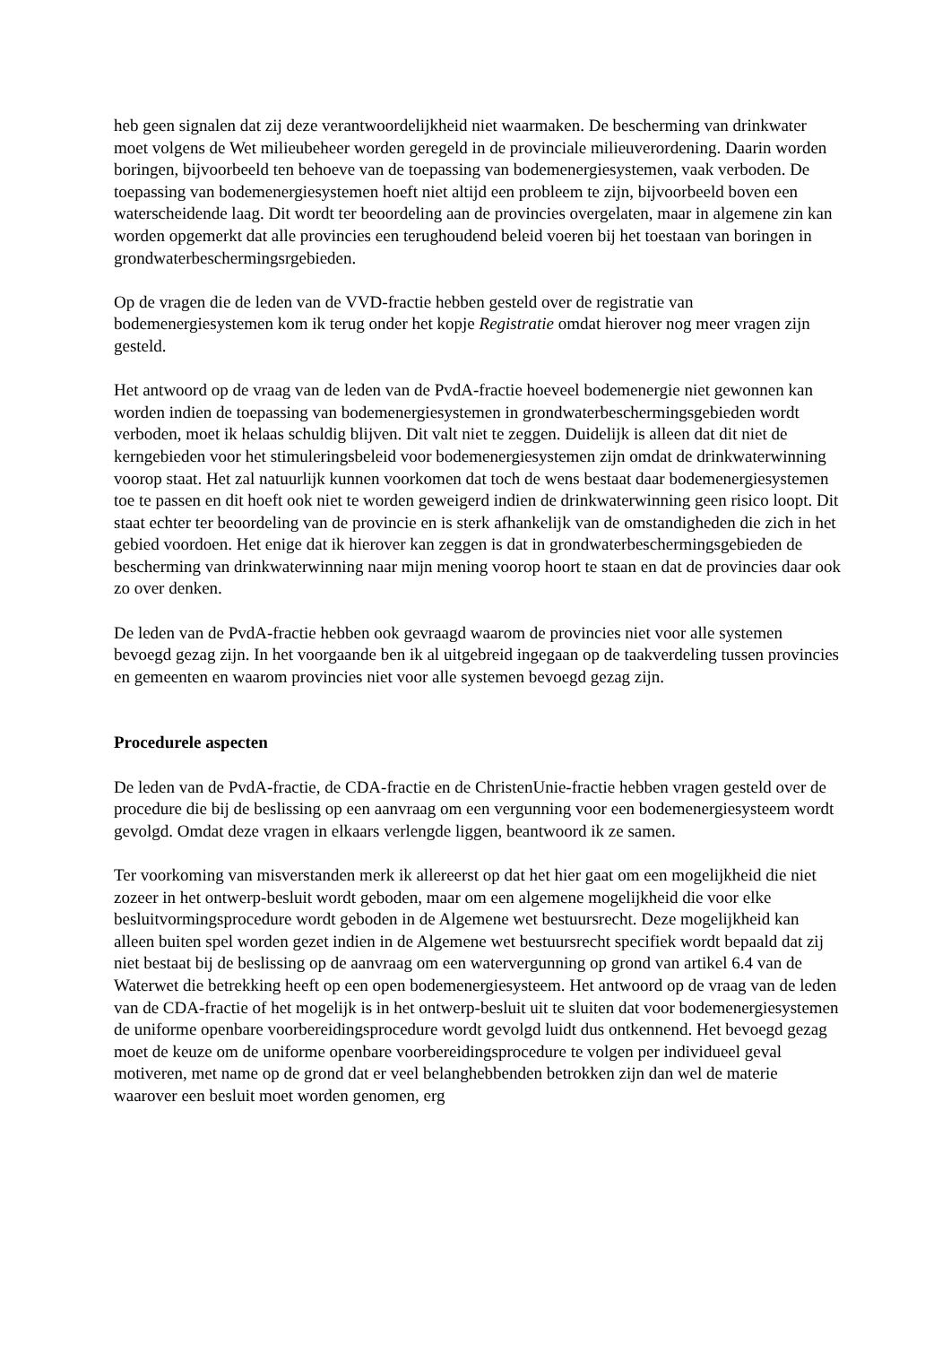heb geen signalen dat zij deze verantwoordelijkheid niet waarmaken. De bescherming van drinkwater moet volgens de Wet milieubeheer worden geregeld in de provinciale milieuverordening. Daarin worden boringen, bijvoorbeeld ten behoeve van de toepassing van bodemenergiesystemen, vaak verboden. De toepassing van bodemenergiesystemen hoeft niet altijd een probleem te zijn, bijvoorbeeld boven een waterscheidende laag. Dit wordt ter beoordeling aan de provincies overgelaten, maar in algemene zin kan worden opgemerkt dat alle provincies een terughoudend beleid voeren bij het toestaan van boringen in grondwaterbeschermingsrgebieden.
Op de vragen die de leden van de VVD-fractie hebben gesteld over de registratie van bodemenergiesystemen kom ik terug onder het kopje Registratie omdat hierover nog meer vragen zijn gesteld.
Het antwoord op de vraag van de leden van de PvdA-fractie hoeveel bodemenergie niet gewonnen kan worden indien de toepassing van bodemenergiesystemen in grondwaterbeschermingsgebieden wordt verboden, moet ik helaas schuldig blijven. Dit valt niet te zeggen. Duidelijk is alleen dat dit niet de kerngebieden voor het stimuleringsbeleid voor bodemenergiesystemen zijn omdat de drinkwaterwinning voorop staat. Het zal natuurlijk kunnen voorkomen dat toch de wens bestaat daar bodemenergiesystemen toe te passen en dit hoeft ook niet te worden geweigerd indien de drinkwaterwinning geen risico loopt. Dit staat echter ter beoordeling van de provincie en is sterk afhankelijk van de omstandigheden die zich in het gebied voordoen. Het enige dat ik hierover kan zeggen is dat in grondwaterbeschermingsgebieden de bescherming van drinkwaterwinning naar mijn mening voorop hoort te staan en dat de provincies daar ook zo over denken.
De leden van de PvdA-fractie hebben ook gevraagd waarom de provincies niet voor alle systemen bevoegd gezag zijn. In het voorgaande ben ik al uitgebreid ingegaan op de taakverdeling tussen provincies en gemeenten en waarom provincies niet voor alle systemen bevoegd gezag zijn.
Procedurele aspecten
De leden van de PvdA-fractie, de CDA-fractie en de ChristenUnie-fractie hebben vragen gesteld over de procedure die bij de beslissing op een aanvraag om een vergunning voor een bodemenergiesysteem wordt gevolgd. Omdat deze vragen in elkaars verlengde liggen, beantwoord ik ze samen.
Ter voorkoming van misverstanden merk ik allereerst op dat het hier gaat om een mogelijkheid die niet zozeer in het ontwerp-besluit wordt geboden, maar om een algemene mogelijkheid die voor elke besluitvormingsprocedure wordt geboden in de Algemene wet bestuursrecht. Deze mogelijkheid kan alleen buiten spel worden gezet indien in de Algemene wet bestuursrecht specifiek wordt bepaald dat zij niet bestaat bij de beslissing op de aanvraag om een watervergunning op grond van artikel 6.4 van de Waterwet die betrekking heeft op een open bodemenergiesysteem. Het antwoord op de vraag van de leden van de CDA-fractie of het mogelijk is in het ontwerp-besluit uit te sluiten dat voor bodemenergiesystemen de uniforme openbare voorbereidingsprocedure wordt gevolgd luidt dus ontkennend. Het bevoegd gezag moet de keuze om de uniforme openbare voorbereidingsprocedure te volgen per individueel geval motiveren, met name op de grond dat er veel belanghebbenden betrokken zijn dan wel de materie waarover een besluit moet worden genomen, erg